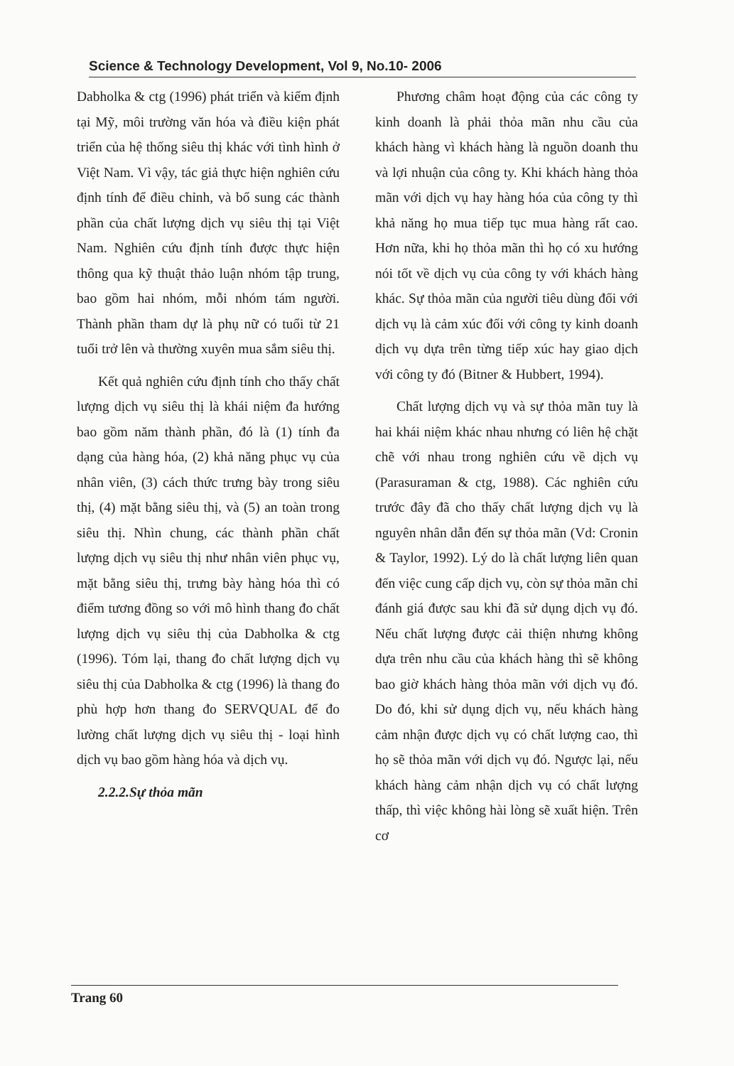Science & Technology Development, Vol 9, No.10- 2006
Dabholka & ctg (1996) phát triển và kiểm định tại Mỹ, môi trường văn hóa và điều kiện phát triển của hệ thống siêu thị khác với tình hình ở Việt Nam. Vì vậy, tác giả thực hiện nghiên cứu định tính để điều chỉnh, và bổ sung các thành phần của chất lượng dịch vụ siêu thị tại Việt Nam. Nghiên cứu định tính được thực hiện thông qua kỹ thuật thảo luận nhóm tập trung, bao gồm hai nhóm, mỗi nhóm tám người. Thành phần tham dự là phụ nữ có tuổi từ 21 tuổi trở lên và thường xuyên mua sắm siêu thị.
Kết quả nghiên cứu định tính cho thấy chất lượng dịch vụ siêu thị là khái niệm đa hướng bao gồm năm thành phần, đó là (1) tính đa dạng của hàng hóa, (2) khả năng phục vụ của nhân viên, (3) cách thức trưng bày trong siêu thị, (4) mặt bằng siêu thị, và (5) an toàn trong siêu thị. Nhìn chung, các thành phần chất lượng dịch vụ siêu thị như nhân viên phục vụ, mặt bằng siêu thị, trưng bày hàng hóa thì có điểm tương đồng so với mô hình thang đo chất lượng dịch vụ siêu thị của Dabholka & ctg (1996). Tóm lại, thang đo chất lượng dịch vụ siêu thị của Dabholka & ctg (1996) là thang đo phù hợp hơn thang đo SERVQUAL để đo lường chất lượng dịch vụ siêu thị - loại hình dịch vụ bao gồm hàng hóa và dịch vụ.
2.2.2.Sự thỏa mãn
Phương châm hoạt động của các công ty kinh doanh là phải thỏa mãn nhu cầu của khách hàng vì khách hàng là nguồn doanh thu và lợi nhuận của công ty. Khi khách hàng thỏa mãn với dịch vụ hay hàng hóa của công ty thì khả năng họ mua tiếp tục mua hàng rất cao. Hơn nữa, khi họ thỏa mãn thì họ có xu hướng nói tốt về dịch vụ của công ty với khách hàng khác. Sự thỏa mãn của người tiêu dùng đối với dịch vụ là cảm xúc đối với công ty kinh doanh dịch vụ dựa trên từng tiếp xúc hay giao dịch với công ty đó (Bitner & Hubbert, 1994).
Chất lượng dịch vụ và sự thỏa mãn tuy là hai khái niệm khác nhau nhưng có liên hệ chặt chẽ với nhau trong nghiên cứu về dịch vụ (Parasuraman & ctg, 1988). Các nghiên cứu trước đây đã cho thấy chất lượng dịch vụ là nguyên nhân dẫn đến sự thỏa mãn (Vd: Cronin & Taylor, 1992). Lý do là chất lượng liên quan đến việc cung cấp dịch vụ, còn sự thỏa mãn chỉ đánh giá được sau khi đã sử dụng dịch vụ đó. Nếu chất lượng được cải thiện nhưng không dựa trên nhu cầu của khách hàng thì sẽ không bao giờ khách hàng thỏa mãn với dịch vụ đó. Do đó, khi sử dụng dịch vụ, nếu khách hàng cảm nhận được dịch vụ có chất lượng cao, thì họ sẽ thỏa mãn với dịch vụ đó. Ngược lại, nếu khách hàng cảm nhận dịch vụ có chất lượng thấp, thì việc không hài lòng sẽ xuất hiện. Trên cơ
Trang 60